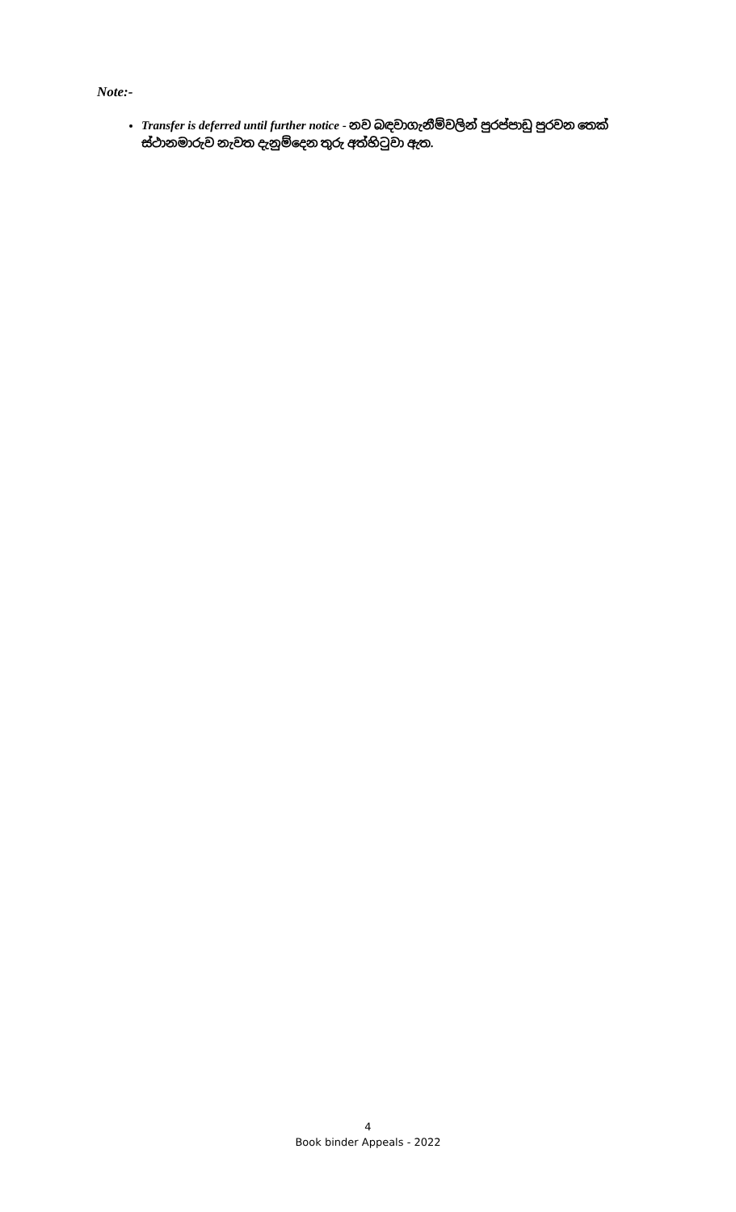Note:-
Transfer is deferred until further notice - නව බඳවාගැනීම්වලින් පුරප්පාඩු පුරවන තෙක් ස්ථානමාරුව නැවත දැනුම්දෙන තුරු අත්හිටුවා ඇත.
4
Book binder Appeals - 2022